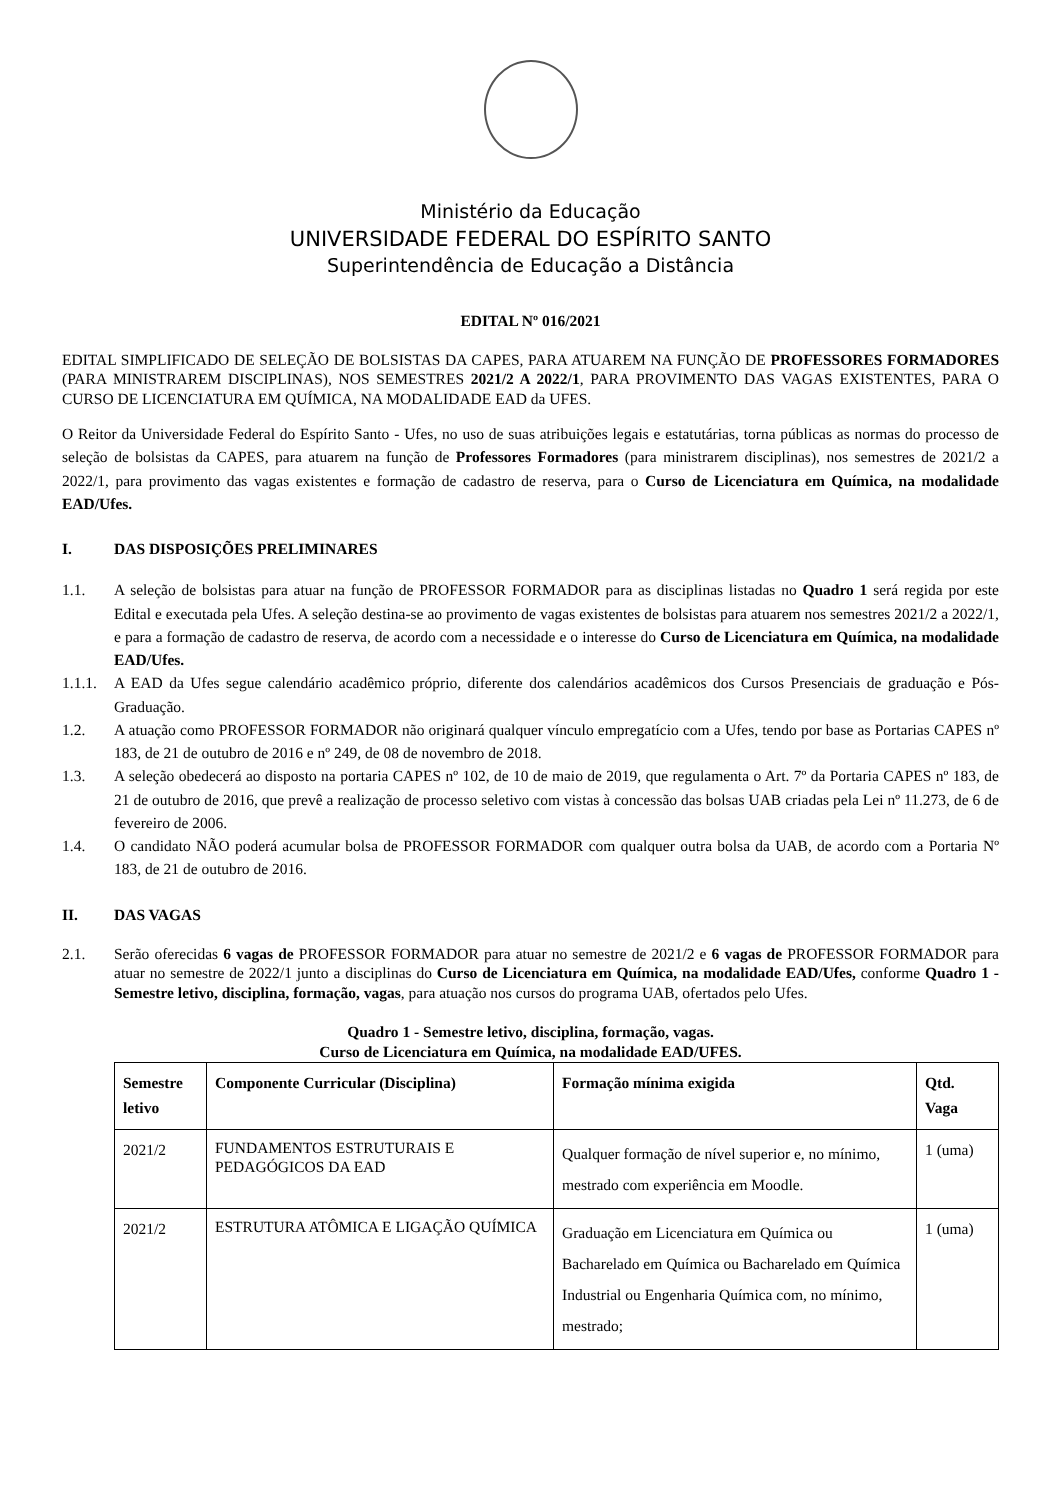Ministério da Educação
UNIVERSIDADE FEDERAL DO ESPÍRITO SANTO
Superintendência de Educação a Distância
EDITAL Nº 016/2021
EDITAL SIMPLIFICADO DE SELEÇÃO DE BOLSISTAS DA CAPES, PARA ATUAREM NA FUNÇÃO DE PROFESSORES FORMADORES (PARA MINISTRAREM DISCIPLINAS), NOS SEMESTRES 2021/2 A 2022/1, PARA PROVIMENTO DAS VAGAS EXISTENTES, PARA O CURSO DE LICENCIATURA EM QUÍMICA, NA MODALIDADE EAD da UFES.
O Reitor da Universidade Federal do Espírito Santo - Ufes, no uso de suas atribuições legais e estatutárias, torna públicas as normas do processo de seleção de bolsistas da CAPES, para atuarem na função de Professores Formadores (para ministrarem disciplinas), nos semestres de 2021/2 a 2022/1, para provimento das vagas existentes e formação de cadastro de reserva, para o Curso de Licenciatura em Química, na modalidade EAD/Ufes.
I. DAS DISPOSIÇÕES PRELIMINARES
1.1. A seleção de bolsistas para atuar na função de PROFESSOR FORMADOR para as disciplinas listadas no Quadro 1 será regida por este Edital e executada pela Ufes. A seleção destina-se ao provimento de vagas existentes de bolsistas para atuarem nos semestres 2021/2 a 2022/1, e para a formação de cadastro de reserva, de acordo com a necessidade e o interesse do Curso de Licenciatura em Química, na modalidade EAD/Ufes.
1.1.1.
A EAD da Ufes segue calendário acadêmico próprio, diferente dos calendários acadêmicos dos Cursos Presenciais de graduação e Pós-Graduação.
1.2. A atuação como PROFESSOR FORMADOR não originará qualquer vínculo empregatício com a Ufes, tendo por base as Portarias CAPES nº 183, de 21 de outubro de 2016 e nº 249, de 08 de novembro de 2018.
1.3. A seleção obedecerá ao disposto na portaria CAPES nº 102, de 10 de maio de 2019, que regulamenta o Art. 7º da Portaria CAPES nº 183, de 21 de outubro de 2016, que prevê a realização de processo seletivo com vistas à concessão das bolsas UAB criadas pela Lei nº 11.273, de 6 de fevereiro de 2006.
1.4. O candidato NÃO poderá acumular bolsa de PROFESSOR FORMADOR com qualquer outra bolsa da UAB, de acordo com a Portaria Nº 183, de 21 de outubro de 2016.
II. DAS VAGAS
2.1. Serão oferecidas 6 vagas de PROFESSOR FORMADOR para atuar no semestre de 2021/2 e 6 vagas de PROFESSOR FORMADOR para atuar no semestre de 2022/1 junto a disciplinas do Curso de Licenciatura em Química, na modalidade EAD/Ufes, conforme Quadro 1 - Semestre letivo, disciplina, formação, vagas, para atuação nos cursos do programa UAB, ofertados pelo Ufes.
Quadro 1 - Semestre letivo, disciplina, formação, vagas.
Curso de Licenciatura em Química, na modalidade EAD/UFES.
| Semestre letivo | Componente Curricular (Disciplina) | Formação mínima exigida | Qtd. Vaga |
| --- | --- | --- | --- |
| 2021/2 | FUNDAMENTOS ESTRUTURAIS E PEDAGÓGICOS DA EAD | Qualquer formação de nível superior e, no mínimo, mestrado com experiência em Moodle. | 1 (uma) |
| 2021/2 | ESTRUTURA ATÔMICA E LIGAÇÃO QUÍMICA | Graduação em Licenciatura em Química ou Bacharelado em Química ou Bacharelado em Química Industrial ou Engenharia Química com, no mínimo, mestrado; | 1 (uma) |